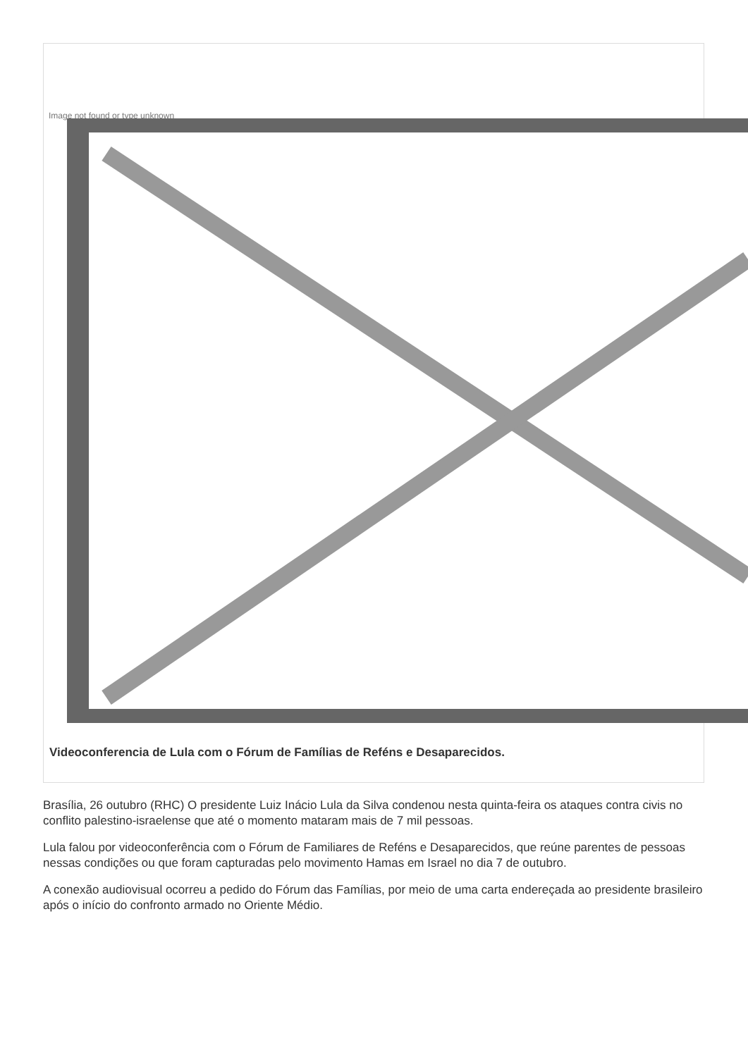Image not found or type unknown
Videoconferencia de Lula com o Fórum de Famílias de Reféns e Desaparecidos.
Brasília, 26 outubro (RHC) O presidente Luiz Inácio Lula da Silva condenou nesta quinta-feira os ataques contra civis no conflito palestino-israelense que até o momento mataram mais de 7 mil pessoas.
Lula falou por videoconferência com o Fórum de Familiares de Reféns e Desaparecidos, que reúne parentes de pessoas nessas condições ou que foram capturadas pelo movimento Hamas em Israel no dia 7 de outubro.
A conexão audiovisual ocorreu a pedido do Fórum das Famílias, por meio de uma carta endereçada ao presidente brasileiro após o início do confronto armado no Oriente Médio.